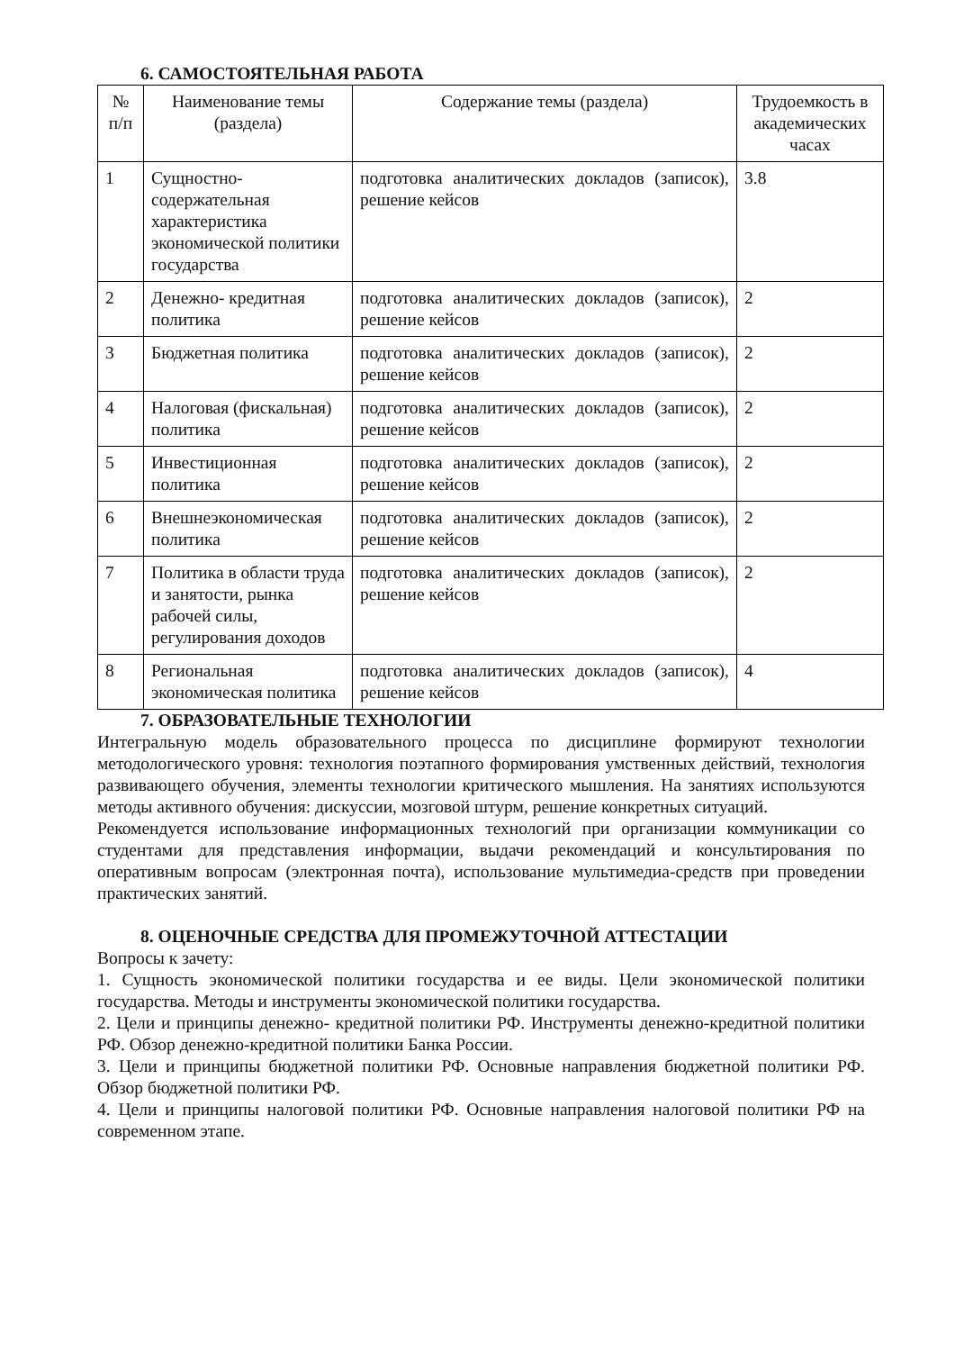6. САМОСТОЯТЕЛЬНАЯ РАБОТА
| № п/п | Наименование темы (раздела) | Содержание темы (раздела) | Трудоемкость в академических часах |
| 1 | Сущностно-содержательная характеристика экономической политики государства | подготовка аналитических докладов (записок), решение кейсов | 3.8 |
| 2 | Денежно- кредитная политика | подготовка аналитических докладов (записок), решение кейсов | 2 |
| 3 | Бюджетная политика | подготовка аналитических докладов (записок), решение кейсов | 2 |
| 4 | Налоговая (фискальная) политика | подготовка аналитических докладов (записок), решение кейсов | 2 |
| 5 | Инвестиционная политика | подготовка аналитических докладов (записок), решение кейсов | 2 |
| 6 | Внешнеэкономическая политика | подготовка аналитических докладов (записок), решение кейсов | 2 |
| 7 | Политика в области труда и занятости, рынка рабочей силы, регулирования доходов | подготовка аналитических докладов (записок), решение кейсов | 2 |
| 8 | Региональная экономическая политика | подготовка аналитических докладов (записок), решение кейсов | 4 |
7. ОБРАЗОВАТЕЛЬНЫЕ ТЕХНОЛОГИИ
Интегральную модель образовательного процесса по дисциплине формируют технологии методологического уровня: технология поэтапного формирования умственных действий, технология развивающего обучения, элементы технологии критического мышления. На занятиях используются методы активного обучения: дискуссии, мозговой штурм, решение конкретных ситуаций.
Рекомендуется использование информационных технологий при организации коммуникации со студентами для представления информации, выдачи рекомендаций и консультирования по оперативным вопросам (электронная почта), использование мультимедиа-средств при проведении практических занятий.
8. ОЦЕНОЧНЫЕ СРЕДСТВА ДЛЯ ПРОМЕЖУТОЧНОЙ АТТЕСТАЦИИ
Вопросы к зачету:
1. Сущность экономической политики государства и ее виды. Цели экономической политики государства. Методы и инструменты экономической политики государства.
2. Цели и принципы денежно- кредитной политики РФ. Инструменты денежно-кредитной политики РФ. Обзор денежно-кредитной политики Банка России.
3. Цели и принципы бюджетной политики РФ. Основные направления бюджетной политики РФ. Обзор бюджетной политики РФ.
4. Цели и принципы налоговой политики РФ. Основные направления налоговой политики РФ на современном этапе.